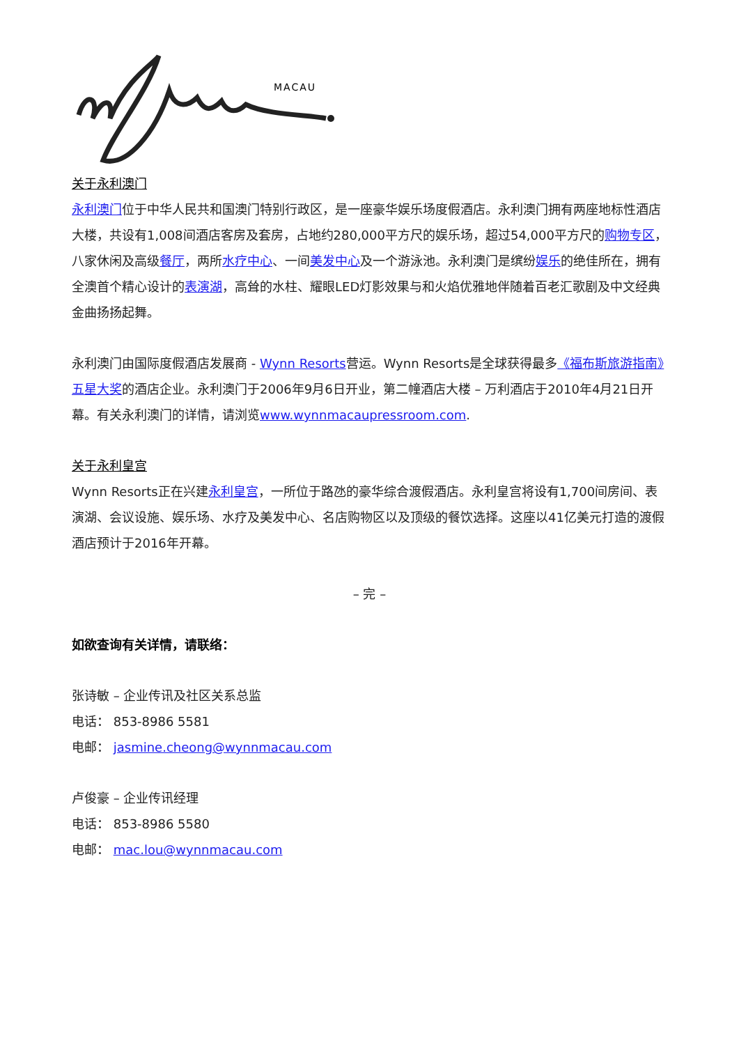MACAU
关于永利澳门
永利澳门位于中华人民共和国澳门特别行政区，是一座豪华娱乐场度假酒店。永利澳门拥有两座地标性酒店大楼，共设有1,008间酒店客房及套房，占地约280,000平方尺的娱乐场，超过54,000平方尺的购物专区，八家休闲及高级餐厅，两所水疗中心、一间美发中心及一个游泳池。永利澳门是缤纷娱乐的绝佳所在，拥有全澳首个精心设计的表演湖，高耸的水柱、耀眼LED灯影效果与和火焰优雅地伴随着百老汇歌剧及中文经典金曲扬扬起舞。
永利澳门由国际度假酒店发展商 - Wynn Resorts营运。Wynn Resorts是全球获得最多《福布斯旅游指南》五星大奖的酒店企业。永利澳门于2006年9月6日开业，第二幢酒店大楼 – 万利酒店于2010年4月21日开幕。有关永利澳门的详情，请浏览www.wynnmacaupressroom.com.
关于永利皇宫
Wynn Resorts正在兴建永利皇宫，一所位于路氹的豪华综合渡假酒店。永利皇宫将设有1,700间房间、表演湖、会议设施、娱乐场、水疗及美发中心、名店购物区以及顶级的餐饮选择。这座以41亿美元打造的渡假酒店预计于2016年开幕。
– 完 –
如欲查询有关详情，请联络：
张诗敏 – 企业传讯及社区关系总监
电话： 853-8986 5581
电邮： jasmine.cheong@wynnmacau.com
卢俊豪 – 企业传讯经理
电话： 853-8986 5580
电邮： mac.lou@wynnmacau.com